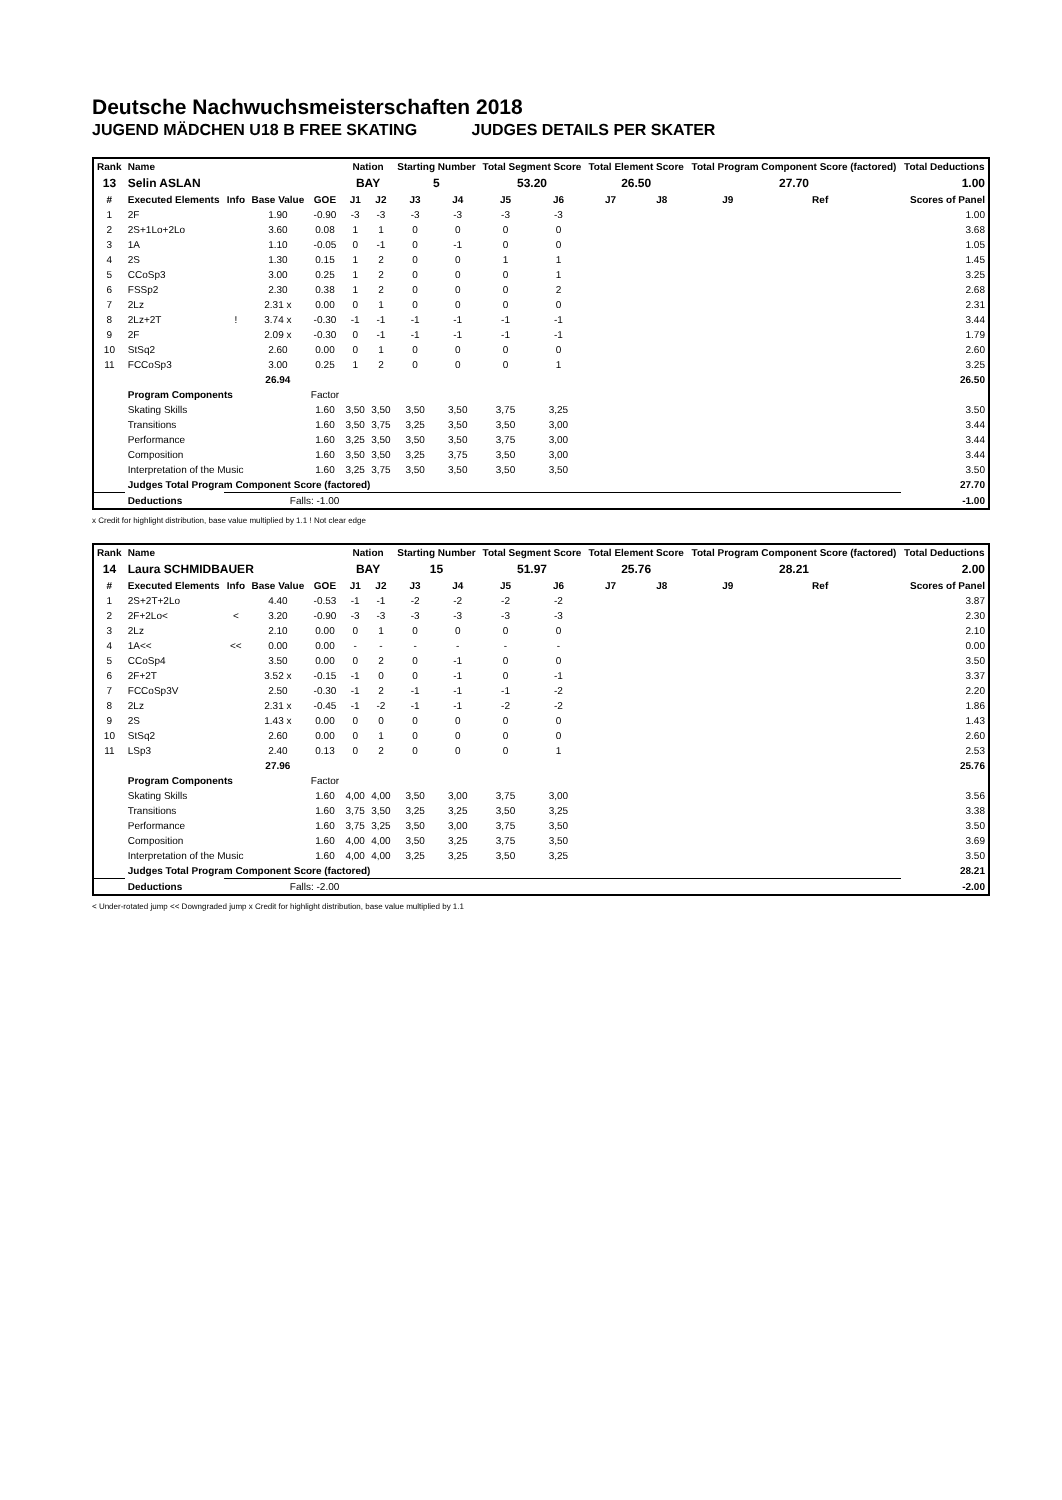Deutsche Nachwuchsmeisterschaften 2018
JUGEND MÄDCHEN U18 B FREE SKATING JUDGES DETAILS PER SKATER
| Rank | Name | | | | Nation | | Starting Number | | Total Segment Score | | Total Element Score | | Total Program Component Score (factored) | | | Total Deductions |
| --- | --- | --- | --- | --- | --- | --- | --- | --- | --- | --- | --- | --- | --- | --- | --- | --- |
| 13 | Selin ASLAN | | | | BAY | | 5 | | 53.20 | | 26.50 | | 27.70 | | | 1.00 |
| # | Executed Elements | Info | Base Value | GOE | J1 | J2 | J3 | J4 | J5 | J6 | J7 | J8 | J9 | Ref | | Scores of Panel |
| 1 | 2F | | 1.90 | -0.90 | -3 | -3 | -3 | -3 | -3 | -3 | | | | | | 1.00 |
| 2 | 2S+1Lo+2Lo | | 3.60 | 0.08 | 1 | 1 | 0 | 0 | 0 | 0 | | | | | | 3.68 |
| 3 | 1A | | 1.10 | -0.05 | 0 | -1 | 0 | -1 | 0 | 0 | | | | | | 1.05 |
| 4 | 2S | | 1.30 | 0.15 | 1 | 2 | 0 | 0 | 1 | 1 | | | | | | 1.45 |
| 5 | CCoSp3 | | 3.00 | 0.25 | 1 | 2 | 0 | 0 | 0 | 1 | | | | | | 3.25 |
| 6 | FSSp2 | | 2.30 | 0.38 | 1 | 2 | 0 | 0 | 0 | 2 | | | | | | 2.68 |
| 7 | 2Lz | | 2.31 x | 0.00 | 0 | 1 | 0 | 0 | 0 | 0 | | | | | | 2.31 |
| 8 | 2Lz+2T | ! | 3.74 x | -0.30 | -1 | -1 | -1 | -1 | -1 | -1 | | | | | | 3.44 |
| 9 | 2F | | 2.09 x | -0.30 | 0 | -1 | -1 | -1 | -1 | -1 | | | | | | 1.79 |
| 10 | StSq2 | | 2.60 | 0.00 | 0 | 1 | 0 | 0 | 0 | 0 | | | | | | 2.60 |
| 11 | FCCoSp3 | | 3.00 | 0.25 | 1 | 2 | 0 | 0 | 0 | 1 | | | | | | 3.25 |
| | | | 26.94 | | | | | | | | | | | | | 26.50 |
| | Program Components | | | Factor | | | | | | | | | | | | |
| | Skating Skills | | | 1.60 | 3,50 | 3,50 | 3,50 | 3,50 | 3,75 | 3,25 | | | | | | 3.50 |
| | Transitions | | | 1.60 | 3,50 | 3,75 | 3,25 | 3,50 | 3,50 | 3,00 | | | | | | 3.44 |
| | Performance | | | 1.60 | 3,25 | 3,50 | 3,50 | 3,50 | 3,75 | 3,00 | | | | | | 3.44 |
| | Composition | | | 1.60 | 3,50 | 3,50 | 3,25 | 3,75 | 3,50 | 3,00 | | | | | | 3.44 |
| | Interpretation of the Music | | | 1.60 | 3,25 | 3,75 | 3,50 | 3,50 | 3,50 | 3,50 | | | | | | 3.50 |
| | Judges Total Program Component Score (factored) | | | | | | | | | | | | | | | 27.70 |
| | Deductions | Falls: -1.00 | | | | | | | | | | | | | | -1.00 |
x Credit for highlight distribution, base value multiplied by 1.1 ! Not clear edge
| Rank | Name | | | | Nation | | Starting Number | | Total Segment Score | | Total Element Score | | Total Program Component Score (factored) | | | Total Deductions |
| --- | --- | --- | --- | --- | --- | --- | --- | --- | --- | --- | --- | --- | --- | --- | --- | --- |
| 14 | Laura SCHMIDBAUER | | | | BAY | | 15 | | 51.97 | | 25.76 | | 28.21 | | | 2.00 |
| # | Executed Elements | Info | Base Value | GOE | J1 | J2 | J3 | J4 | J5 | J6 | J7 | J8 | J9 | Ref | | Scores of Panel |
| 1 | 2S+2T+2Lo | | 4.40 | -0.53 | -1 | -1 | -2 | -2 | -2 | -2 | | | | | | 3.87 |
| 2 | 2F+2Lo< | < | 3.20 | -0.90 | -3 | -3 | -3 | -3 | -3 | -3 | | | | | | 2.30 |
| 3 | 2Lz | | 2.10 | 0.00 | 0 | 1 | 0 | 0 | 0 | 0 | | | | | | 2.10 |
| 4 | 1A<< | << | 0.00 | 0.00 | - | - | - | - | - | - | | | | | | 0.00 |
| 5 | CCoSp4 | | 3.50 | 0.00 | 0 | 2 | 0 | -1 | 0 | 0 | | | | | | 3.50 |
| 6 | 2F+2T | | 3.52 x | -0.15 | -1 | 0 | 0 | -1 | 0 | -1 | | | | | | 3.37 |
| 7 | FCCoSp3V | | 2.50 | -0.30 | -1 | 2 | -1 | -1 | -1 | -2 | | | | | | 2.20 |
| 8 | 2Lz | | 2.31 x | -0.45 | -1 | -2 | -1 | -1 | -2 | -2 | | | | | | 1.86 |
| 9 | 2S | | 1.43 x | 0.00 | 0 | 0 | 0 | 0 | 0 | 0 | | | | | | 1.43 |
| 10 | StSq2 | | 2.60 | 0.00 | 0 | 1 | 0 | 0 | 0 | 0 | | | | | | 2.60 |
| 11 | LSp3 | | 2.40 | 0.13 | 0 | 2 | 0 | 0 | 0 | 1 | | | | | | 2.53 |
| | | | 27.96 | | | | | | | | | | | | | 25.76 |
| | Program Components | | | Factor | | | | | | | | | | | | |
| | Skating Skills | | | 1.60 | 4,00 | 4,00 | 3,50 | 3,00 | 3,75 | 3,00 | | | | | | 3.56 |
| | Transitions | | | 1.60 | 3,75 | 3,50 | 3,25 | 3,25 | 3,50 | 3,25 | | | | | | 3.38 |
| | Performance | | | 1.60 | 3,75 | 3,25 | 3,50 | 3,00 | 3,75 | 3,50 | | | | | | 3.50 |
| | Composition | | | 1.60 | 4,00 | 4,00 | 3,50 | 3,25 | 3,75 | 3,50 | | | | | | 3.69 |
| | Interpretation of the Music | | | 1.60 | 4,00 | 4,00 | 3,25 | 3,25 | 3,50 | 3,25 | | | | | | 3.50 |
| | Judges Total Program Component Score (factored) | | | | | | | | | | | | | | | 28.21 |
| | Deductions | Falls: -2.00 | | | | | | | | | | | | | | -2.00 |
< Under-rotated jump << Downgraded jump x Credit for highlight distribution, base value multiplied by 1.1